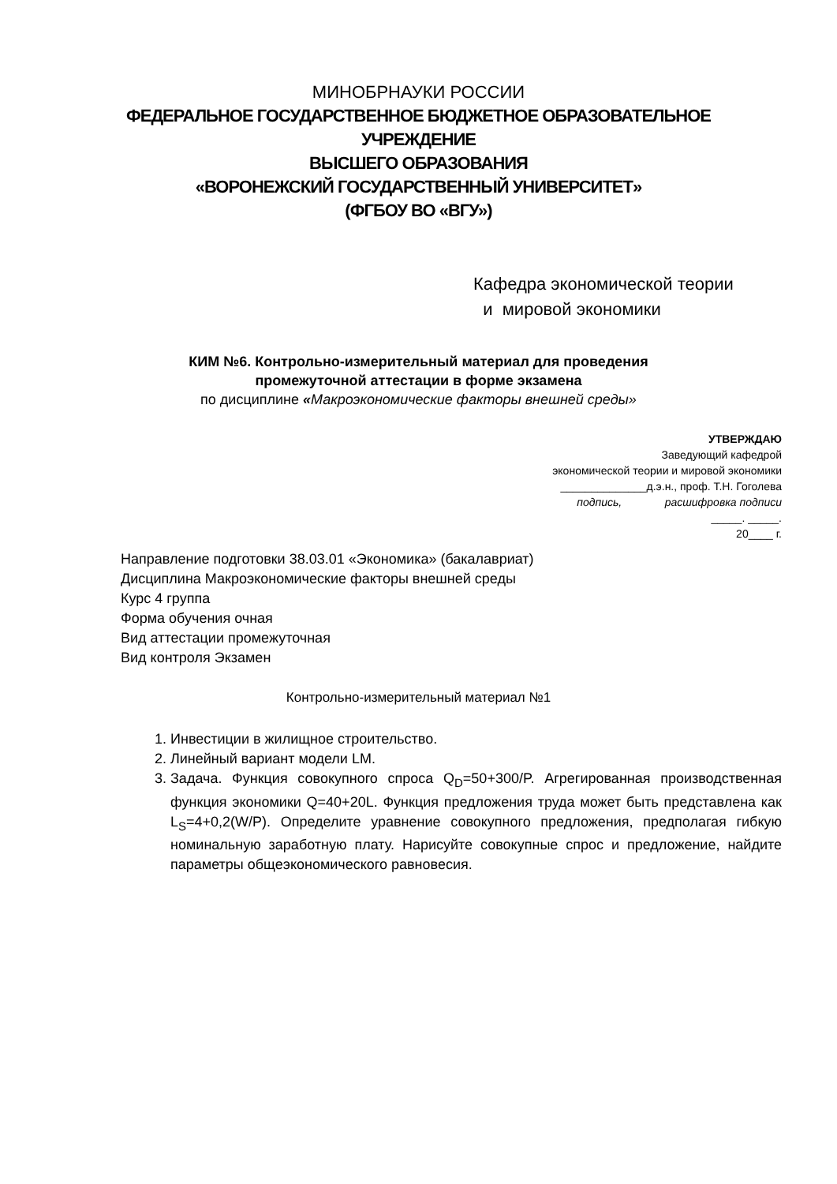МИНОБРНАУКИ РОССИИ
ФЕДЕРАЛЬНОЕ ГОСУДАРСТВЕННОЕ БЮДЖЕТНОЕ ОБРАЗОВАТЕЛЬНОЕ
УЧРЕЖДЕНИЕ
ВЫСШЕГО ОБРАЗОВАНИЯ
«ВОРОНЕЖСКИЙ ГОСУДАРСТВЕННЫЙ УНИВЕРСИТЕТ»
(ФГБОУ ВО «ВГУ»)
Кафедра экономической теории
и мировой экономики
КИМ №6. Контрольно-измерительный материал для проведения
промежуточной аттестации в форме экзамена
по дисциплине «Макроэкономические факторы внешней среды»
УТВЕРЖДАЮ
Заведующий кафедрой
экономической теории и мировой экономики
______________д.э.н., проф. Т.Н. Гоголева
подпись, расшифровка подписи
_____. _____.
20____ г.
Направление подготовки 38.03.01 «Экономика» (бакалавриат)
Дисциплина Макроэкономические факторы внешней среды
Курс 4 группа
Форма обучения очная
Вид аттестации промежуточная
Вид контроля Экзамен
Контрольно-измерительный материал №1
1. Инвестиции в жилищное строительство.
2. Линейный вариант модели LM.
3. Задача. Функция совокупного спроса Q<sub>D</sub>=50+300/P. Агрегированная производственная функция экономики Q=40+20L. Функция предложения труда может быть представлена как L<sub>S</sub>=4+0,2(W/P). Определите уравнение совокупного предложения, предполагая гибкую номинальную заработную плату. Нарисуйте совокупные спрос и предложение, найдите параметры общеэкономического равновесия.